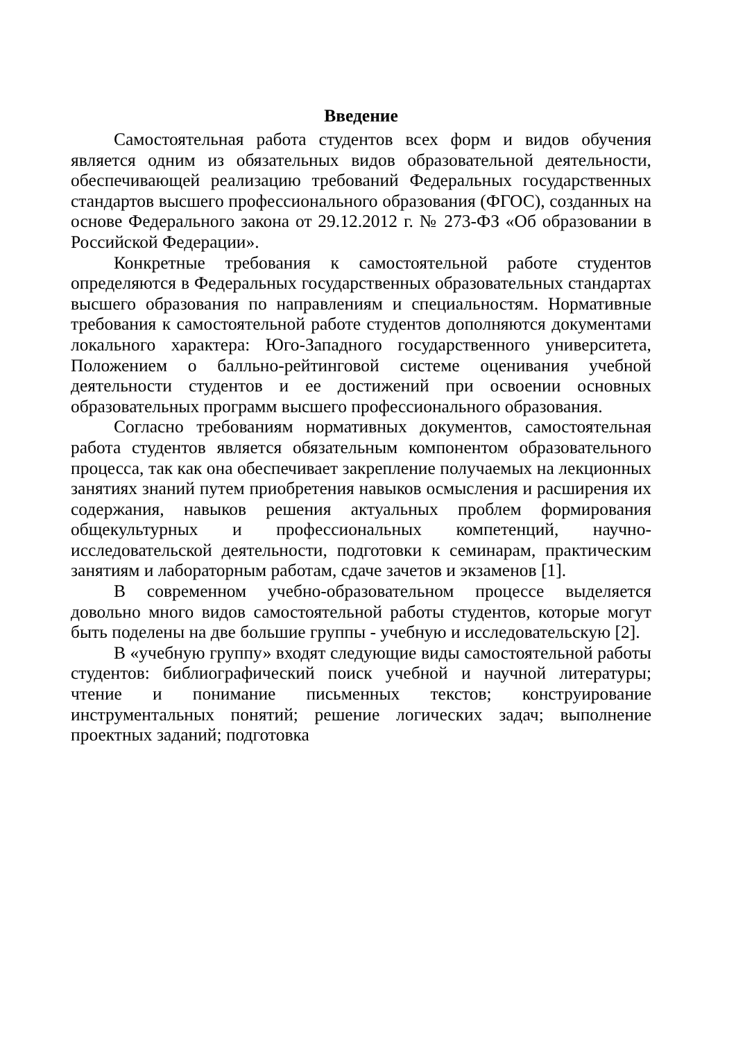Введение
Самостоятельная работа студентов всех форм и видов обучения является одним из обязательных видов образовательной деятельности, обеспечивающей реализацию требований Федеральных государственных стандартов высшего профессионального образования (ФГОС), созданных на основе Федерального закона от 29.12.2012 г. № 273-ФЗ «Об образовании в Российской Федерации».
Конкретные требования к самостоятельной работе студентов определяются в Федеральных государственных образовательных стандартах высшего образования по направлениям и специальностям. Нормативные требования к самостоятельной работе студентов дополняются документами локального характера: Юго-Западного государственного университета, Положением о балльно-рейтинговой системе оценивания учебной деятельности студентов и ее достижений при освоении основных образовательных программ высшего профессионального образования.
Согласно требованиям нормативных документов, самостоятельная работа студентов является обязательным компонентом образовательного процесса, так как она обеспечивает закрепление получаемых на лекционных занятиях знаний путем приобретения навыков осмысления и расширения их содержания, навыков решения актуальных проблем формирования общекультурных и профессиональных компетенций, научно-исследовательской деятельности, подготовки к семинарам, практическим занятиям и лабораторным работам, сдаче зачетов и экзаменов [1].
В современном учебно-образовательном процессе выделяется довольно много видов самостоятельной работы студентов, которые могут быть поделены на две большие группы - учебную и исследовательскую [2].
В «учебную группу» входят следующие виды самостоятельной работы студентов: библиографический поиск учебной и научной литературы; чтение и понимание письменных текстов; конструирование инструментальных понятий; решение логических задач; выполнение проектных заданий; подготовка